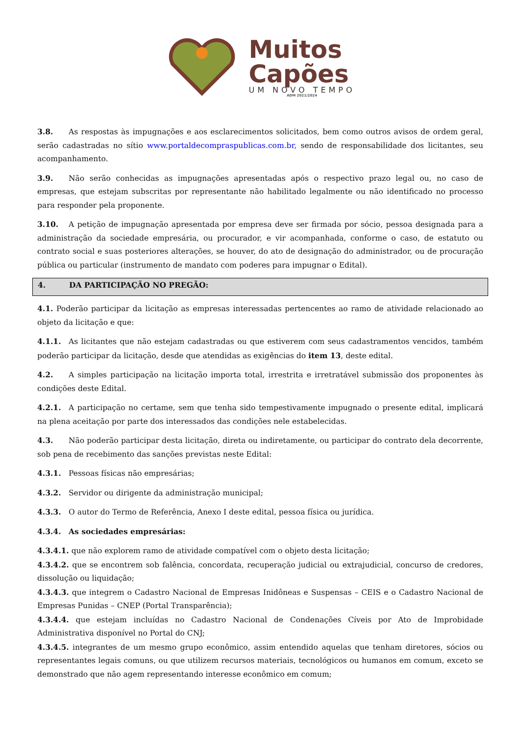Muitos
Capões
UM NOVO TEMPO
ADM 2021/2024
3.8. As respostas às impugnações e aos esclarecimentos solicitados, bem como outros avisos de ordem geral, serão cadastradas no sítio www.portaldecompraspublicas.com.br, sendo de responsabilidade dos licitantes, seu acompanhamento.
3.9. Não serão conhecidas as impugnações apresentadas após o respectivo prazo legal ou, no caso de empresas, que estejam subscritas por representante não habilitado legalmente ou não identificado no processo para responder pela proponente.
3.10. A petição de impugnação apresentada por empresa deve ser firmada por sócio, pessoa designada para a administração da sociedade empresária, ou procurador, e vir acompanhada, conforme o caso, de estatuto ou contrato social e suas posteriores alterações, se houver, do ato de designação do administrador, ou de procuração pública ou particular (instrumento de mandato com poderes para impugnar o Edital).
4. DA PARTICIPAÇÃO NO PREGÃO:
4.1. Poderão participar da licitação as empresas interessadas pertencentes ao ramo de atividade relacionado ao objeto da licitação e que:
4.1.1. As licitantes que não estejam cadastradas ou que estiverem com seus cadastramentos vencidos, também poderão participar da licitação, desde que atendidas as exigências do item 13, deste edital.
4.2. A simples participação na licitação importa total, irrestrita e irretratável submissão dos proponentes às condições deste Edital.
4.2.1. A participação no certame, sem que tenha sido tempestivamente impugnado o presente edital, implicará na plena aceitação por parte dos interessados das condições nele estabelecidas.
4.3. Não poderão participar desta licitação, direta ou indiretamente, ou participar do contrato dela decorrente, sob pena de recebimento das sanções previstas neste Edital:
4.3.1. Pessoas físicas não empresárias;
4.3.2. Servidor ou dirigente da administração municipal;
4.3.3. O autor do Termo de Referência, Anexo I deste edital, pessoa física ou jurídica.
4.3.4. As sociedades empresárias:
4.3.4.1. que não explorem ramo de atividade compatível com o objeto desta licitação;
4.3.4.2. que se encontrem sob falência, concordata, recuperação judicial ou extrajudicial, concurso de credores, dissolução ou liquidação;
4.3.4.3. que integrem o Cadastro Nacional de Empresas Inidôneas e Suspensas – CEIS e o Cadastro Nacional de Empresas Punidas – CNEP (Portal Transparência);
4.3.4.4. que estejam incluídas no Cadastro Nacional de Condenações Cíveis por Ato de Improbidade Administrativa disponível no Portal do CNJ;
4.3.4.5. integrantes de um mesmo grupo econômico, assim entendido aquelas que tenham diretores, sócios ou representantes legais comuns, ou que utilizem recursos materiais, tecnológicos ou humanos em comum, exceto se demonstrado que não agem representando interesse econômico em comum;